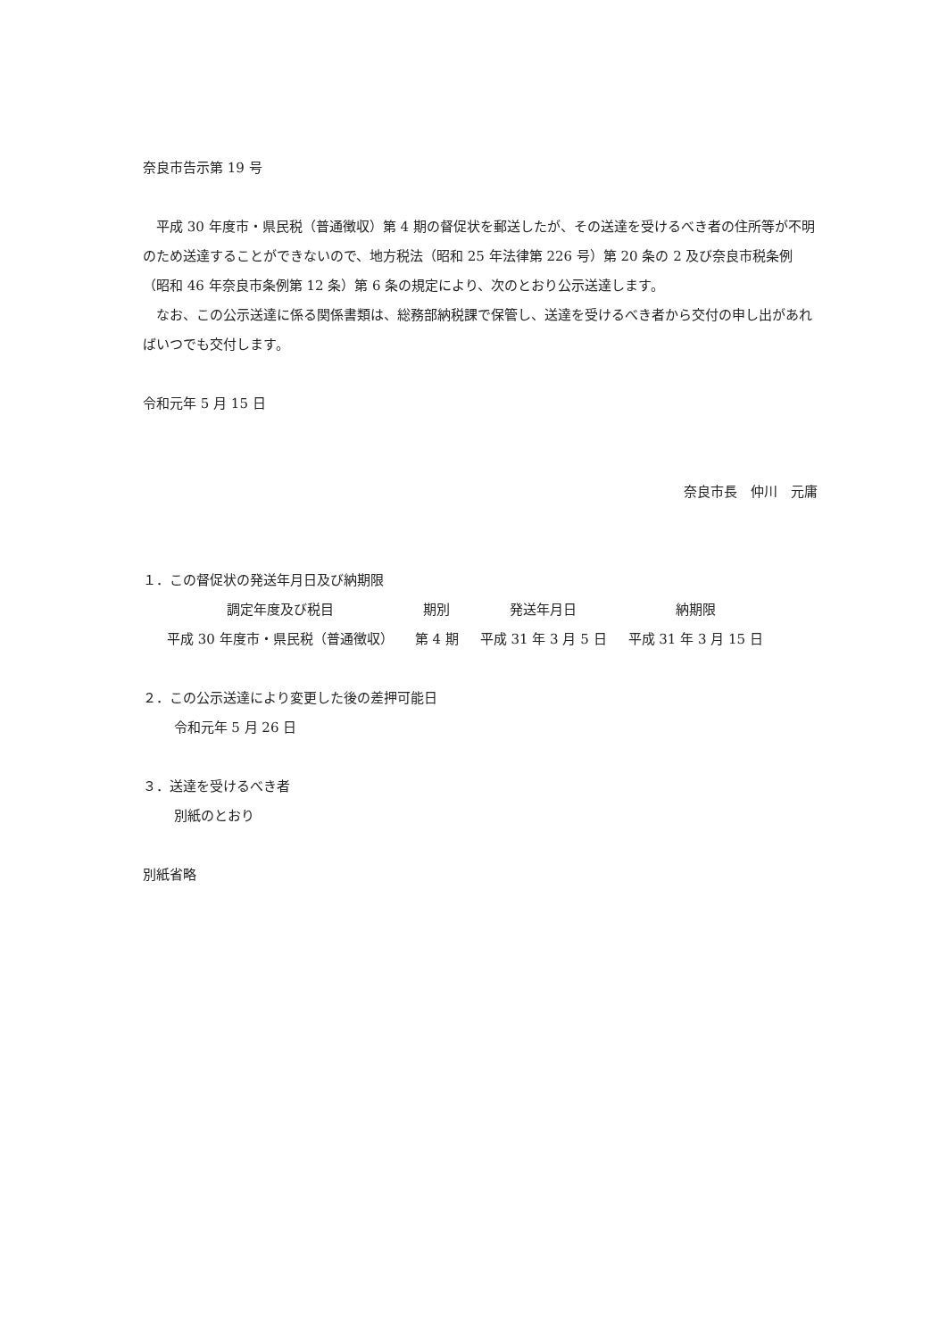奈良市告示第 19 号
平成 30 年度市・県民税（普通徴収）第 4 期の督促状を郵送したが、その送達を受けるべき者の住所等が不明のため送達することができないので、地方税法（昭和 25 年法律第 226 号）第 20 条の 2 及び奈良市税条例（昭和 46 年奈良市条例第 12 条）第 6 条の規定により、次のとおり公示送達します。
なお、この公示送達に係る関係書類は、総務部納税課で保管し、送達を受けるべき者から交付の申し出があればいつでも交付します。
令和元年 5 月 15 日
奈良市長　仲川　元庸
１．この督促状の発送年月日及び納期限
| 調定年度及び税目 | 期別 | 発送年月日 | 納期限 |
| --- | --- | --- | --- |
| 平成 30 年度市・県民税（普通徴収） | 第 4 期 | 平成 31 年 3 月 5 日 | 平成 31 年 3 月 15 日 |
２．この公示送達により変更した後の差押可能日
令和元年 5 月 26 日
３．送達を受けるべき者
別紙のとおり
別紙省略